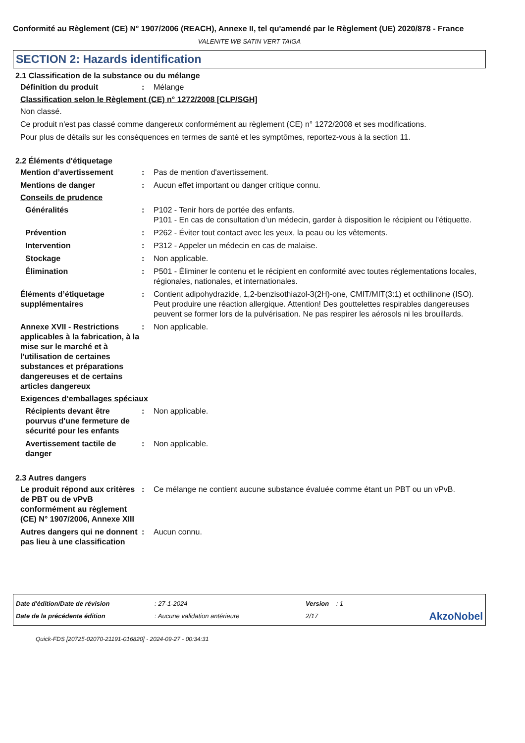Conformité au Règlement (CE) N° 1907/2006 (REACH), Annexe II, tel qu'amendé par le Règlement (UE) 2020/878 - France
VALENITE WB SATIN VERT TAIGA
SECTION 2: Hazards identification
2.1 Classification de la substance ou du mélange
Définition du produit : Mélange
Classification selon le Règlement (CE) n° 1272/2008 [CLP/SGH]
Non classé.
Ce produit n'est pas classé comme dangereux conformément au règlement (CE) n° 1272/2008 et ses modifications.
Pour plus de détails sur les conséquences en termes de santé et les symptômes, reportez-vous à la section 11.
2.2 Éléments d'étiquetage
Mention d’avertissement : Pas de mention d'avertissement.
Mentions de danger : Aucun effet important ou danger critique connu.
Conseils de prudence
Généralités : P102 - Tenir hors de portée des enfants.
P101 - En cas de consultation d’un médecin, garder à disposition le récipient ou l’étiquette.
Prévention : P262 - Éviter tout contact avec les yeux, la peau ou les vêtements.
Intervention : P312 - Appeler un médecin en cas de malaise.
Stockage : Non applicable.
Élimination : P501 - Éliminer le contenu et le récipient en conformité avec toutes réglementations locales, régionales, nationales, et internationales.
Éléments d’étiquetage supplémentaires
: Contient adipohydrazide, 1,2-benzisothiazol-3(2H)-one, CMIT/MIT(3:1) et octhilinone (ISO). Peut produire une réaction allergique. Attention! Des gouttelettes respirables dangereuses peuvent se former lors de la pulvérisation. Ne pas respirer les aérosols ni les brouillards.
Annexe XVII - Restrictions applicables à la fabrication, à la mise sur le marché et à l'utilisation de certaines substances et préparations dangereuses et de certains articles dangereux
: Non applicable.
Exigences d‘emballages spéciaux
Récipients devant être pourvus d'une fermeture de sécurité pour les enfants
: Non applicable.
Avertissement tactile de danger
: Non applicable.
2.3 Autres dangers
Le produit répond aux critères de PBT ou de vPvB conformément au règlement (CE) N° 1907/2006, Annexe XIII
: Ce mélange ne contient aucune substance évaluée comme étant un PBT ou un vPvB.
Autres dangers qui ne donnent pas lieu à une classification
: Aucun connu.
Date d'édition/Date de révision
Date de la précédente édition
: 27-1-2024
: Aucune validation antérieure
Version : 1
2/17
AkzoNobel
Quick-FDS [20725-02070-21191-016820] - 2024-09-27 - 00:34:31